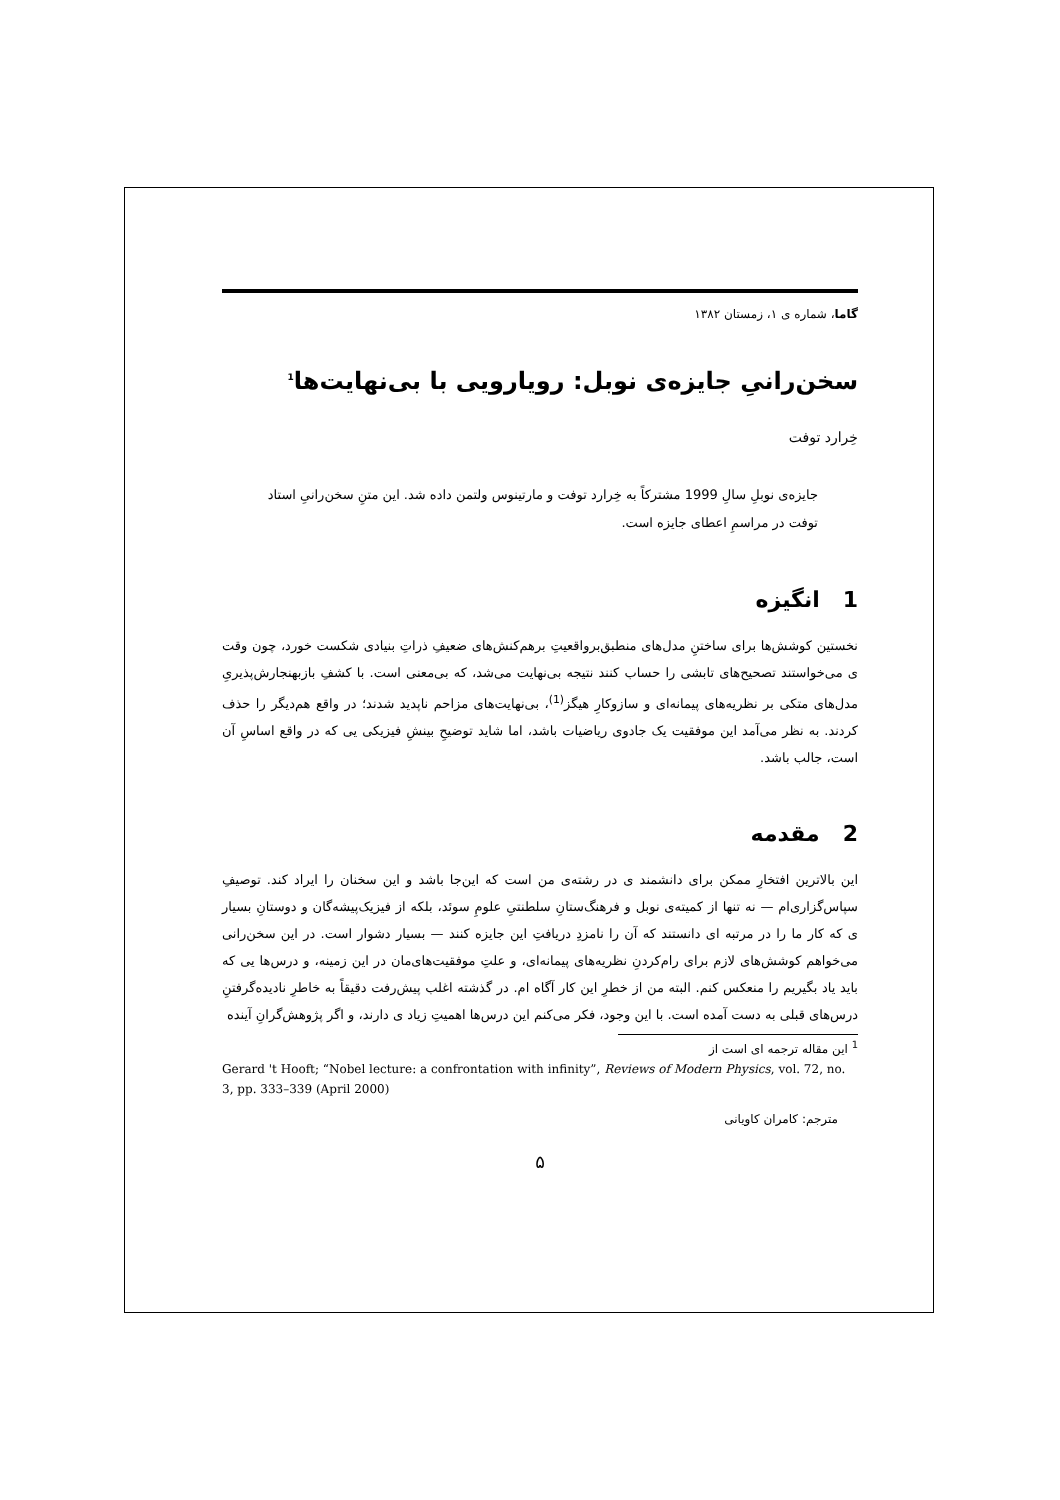گاما، شماره ی ۱، زمستان ۱۳۸۲
سخن‌رانیِ جایزه‌ی نوبل: رویارویی با بی‌نهایت‌ها<sup>1</sup>
خِرارد توفت
جایزه‌ی نوبلِ سالِ 1999 مشترکاً به خِرارد توفت و مارتینوس ولتمن داده شد. این متنِ سخن‌رانیِ استاد توفت در مراسمِ اعطای جایزه است.
1 انگیزه
نخستین کوشش‌ها برای ساختنِ مدل‌های منطبق‌برواقعیتِ برهم‌کنش‌های ضعیفِ ذراتِ بنیادی شکست خورد، چون وقت ی می‌خواستند تصحیح‌های تابشی را حساب کنند نتیجه بی‌نهایت می‌شد، که بی‌معنی است. با کشفِ بازبهنجارش‌پذیریِ مدل‌های متکی بر نظریه‌های پیمانه‌ای و سازوکارِ هیگز<sup>(1)</sup>، بی‌نهایت‌های مزاحم ناپدید شدند؛ در واقع هم‌دیگر را حذف کردند. به نظر می‌آمد این موفقیت یک جادوی ریاضیات باشد، اما شاید توضیحِ بینشِ فیزیکی یی که در واقع اساسِ آن است، جالب باشد.
2 مقدمه
این بالاترین افتخارِ ممکن برای دانشمند ی در رشته‌ی من است که این‌جا باشد و این سخنان را ایراد کند. توصیفِ سپاس‌گزاری‌ام — نه تنها از کمیته‌ی نوبل و فرهنگ‌ستانِ سلطنتیِ علومِ سوئد، بلکه از فیزیک‌پیشه‌گان و دوستانِ بسیار ی که کار ما را در مرتبه ای دانستند که آن را نامزدِ دریافتِ این جایزه کنند — بسیار دشوار است. در این سخن‌رانی می‌خواهم کوشش‌های لازم برای رام‌کردنِ نظریه‌های پیمانه‌ای، و علتِ موفقیت‌های‌مان در این زمینه، و درس‌ها یی که باید یاد بگیریم را منعکس کنم. البته من از خطرِ این کار آگاه ام. در گذشته اغلب پیش‌رفت دقیقاً به خاطرِ نادیده‌گرفتنِ درس‌های قبلی به دست آمده است. با این وجود، فکر می‌کنم این درس‌ها اهمیتِ زیاد ی دارند، و اگر پژوهش‌گرانِ آینده
<sup>1</sup> این مقاله ترجمه ای است از
Gerard 't Hooft; “Nobel lecture: a confrontation with infinity”, Reviews of Modern Physics, vol. 72, no. 3, pp. 333–339 (April 2000)
مترجم: کامران کاویانی
۵